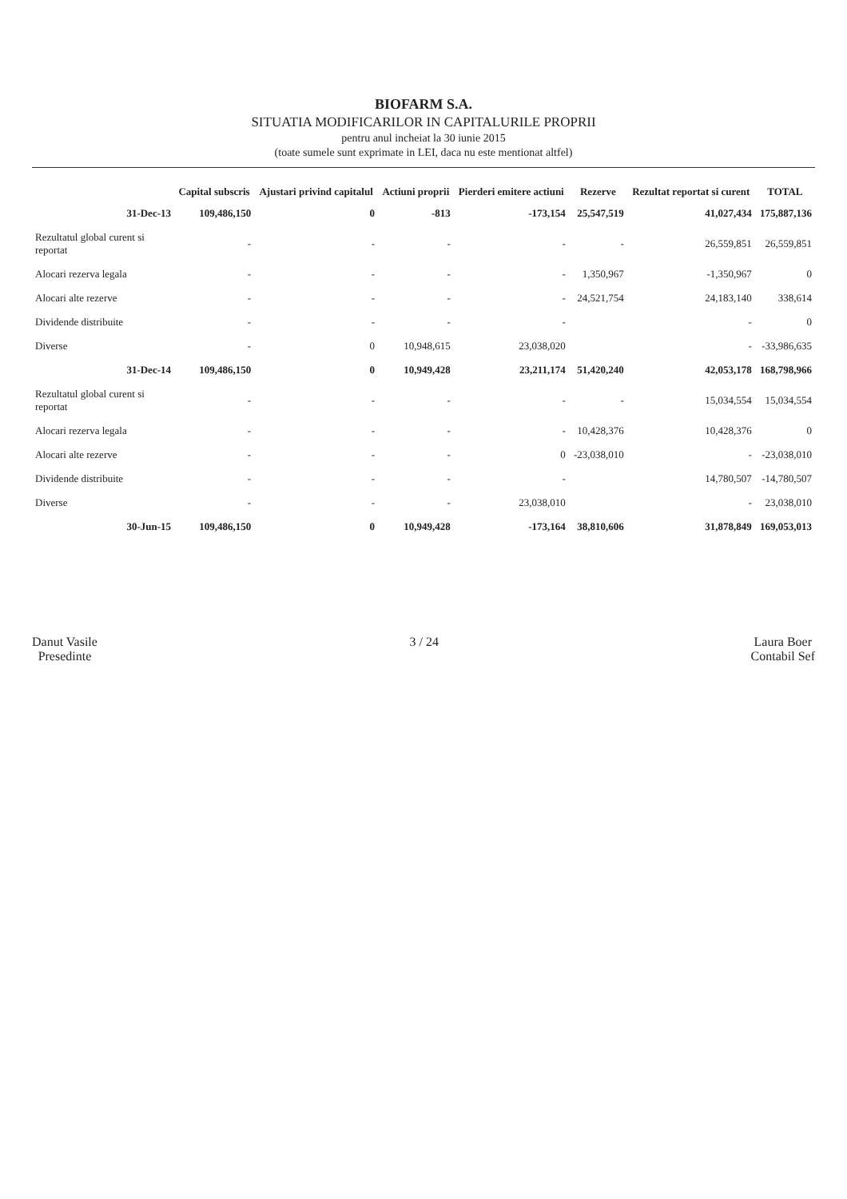BIOFARM S.A.
SITUATIA MODIFICARILOR IN CAPITALURILE PROPRII
pentru anul incheiat la 30 iunie 2015
(toate sumele sunt exprimate in LEI, daca nu este mentionat altfel)
| | Capital subscris | Ajustari privind capitalul | Actiuni proprii | Pierderi emitere actiuni | Rezerve | Rezultat reportat si curent | TOTAL |
| --- | --- | --- | --- | --- | --- | --- | --- |
| 31-Dec-13 | 109,486,150 | 0 | -813 | -173,154 | 25,547,519 | 41,027,434 | 175,887,136 |
| Rezultatul global curent si reportat | - | - | - | - | - | 26,559,851 | 26,559,851 |
| Alocari rezerva legala | - | - | - | - | 1,350,967 | -1,350,967 | 0 |
| Alocari alte rezerve | - | - | - | - | 24,521,754 | 24,183,140 | 338,614 |
| Dividende distribuite | - | - | - | - | | - | 0 |
| Diverse | - | 0 | 10,948,615 | 23,038,020 | | - | -33,986,635 |
| 31-Dec-14 | 109,486,150 | 0 | 10,949,428 | 23,211,174 | 51,420,240 | 42,053,178 | 168,798,966 |
| Rezultatul global curent si reportat | - | - | - | - | - | 15,034,554 | 15,034,554 |
| Alocari rezerva legala | - | - | - | - | 10,428,376 | 10,428,376 | 0 |
| Alocari alte rezerve | - | - | - | 0 | -23,038,010 | - | -23,038,010 |
| Dividende distribuite | - | - | - | - | | 14,780,507 | -14,780,507 |
| Diverse | - | - | - | 23,038,010 | | - | 23,038,010 |
| 30-Jun-15 | 109,486,150 | 0 | 10,949,428 | -173,164 | 38,810,606 | 31,878,849 | 169,053,013 |
Danut Vasile
Presedinte
3 / 24 Laura Boer
Contabil Sef